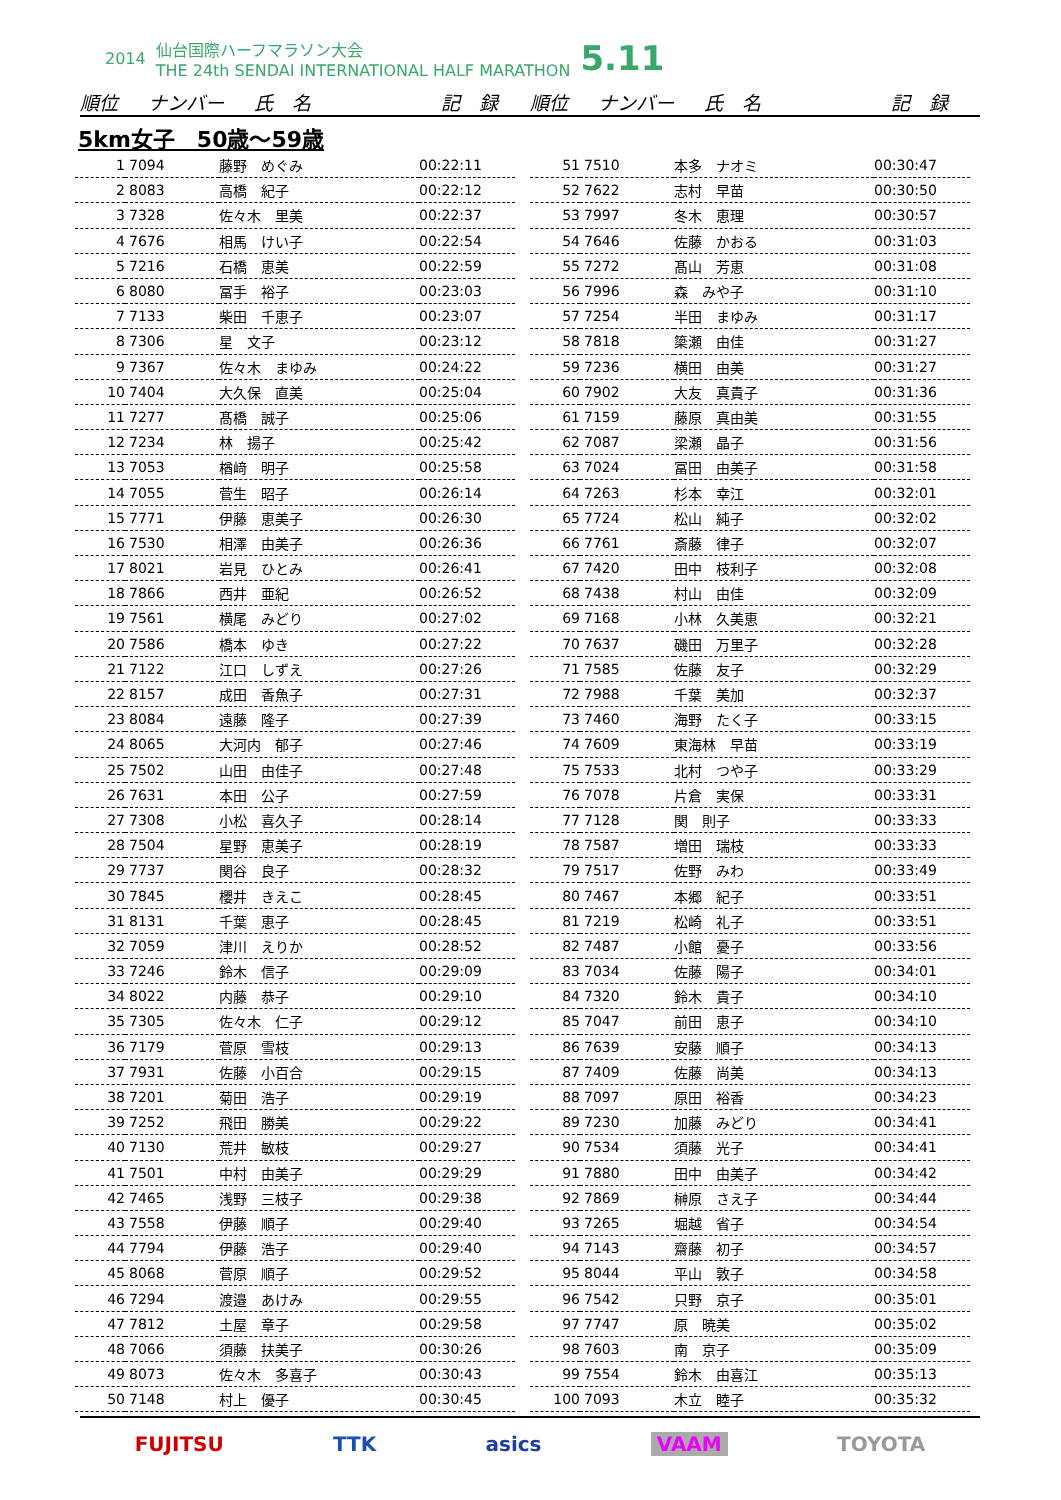2014 仙台国際ハーフマラソン大会
THE 24th SENDAI INTERNATIONAL HALF MARATHON 5.11
順位 ナンバー 氏　名 記　録 順位 ナンバー 氏　名 記　録
5km女子　50歳～59歳
| 1 | 7094 | 藤野 めぐみ | 00:22:11 |
| 2 | 8083 | 高橋 紀子 | 00:22:12 |
| 3 | 7328 | 佐々木 里美 | 00:22:37 |
| 4 | 7676 | 相馬 けい子 | 00:22:54 |
| 5 | 7216 | 石橋 恵美 | 00:22:59 |
| 6 | 8080 | 冨手 裕子 | 00:23:03 |
| 7 | 7133 | 柴田 千恵子 | 00:23:07 |
| 8 | 7306 | 星 文子 | 00:23:12 |
| 9 | 7367 | 佐々木 まゆみ | 00:24:22 |
| 10 | 7404 | 大久保 直美 | 00:25:04 |
| 11 | 7277 | 髙橋 誠子 | 00:25:06 |
| 12 | 7234 | 林 揚子 | 00:25:42 |
| 13 | 7053 | 楢﨑 明子 | 00:25:58 |
| 14 | 7055 | 菅生 昭子 | 00:26:14 |
| 15 | 7771 | 伊藤 恵美子 | 00:26:30 |
| 16 | 7530 | 相澤 由美子 | 00:26:36 |
| 17 | 8021 | 岩見 ひとみ | 00:26:41 |
| 18 | 7866 | 西井 亜紀 | 00:26:52 |
| 19 | 7561 | 横尾 みどり | 00:27:02 |
| 20 | 7586 | 橋本 ゆき | 00:27:22 |
| 21 | 7122 | 江口 しずえ | 00:27:26 |
| 22 | 8157 | 成田 香魚子 | 00:27:31 |
| 23 | 8084 | 遠藤 隆子 | 00:27:39 |
| 24 | 8065 | 大河内 郁子 | 00:27:46 |
| 25 | 7502 | 山田 由佳子 | 00:27:48 |
| 26 | 7631 | 本田 公子 | 00:27:59 |
| 27 | 7308 | 小松 喜久子 | 00:28:14 |
| 28 | 7504 | 星野 恵美子 | 00:28:19 |
| 29 | 7737 | 関谷 良子 | 00:28:32 |
| 30 | 7845 | 櫻井 きえこ | 00:28:45 |
| 31 | 8131 | 千葉 恵子 | 00:28:45 |
| 32 | 7059 | 津川 えりか | 00:28:52 |
| 33 | 7246 | 鈴木 信子 | 00:29:09 |
| 34 | 8022 | 内藤 恭子 | 00:29:10 |
| 35 | 7305 | 佐々木 仁子 | 00:29:12 |
| 36 | 7179 | 菅原 雪枝 | 00:29:13 |
| 37 | 7931 | 佐藤 小百合 | 00:29:15 |
| 38 | 7201 | 菊田 浩子 | 00:29:19 |
| 39 | 7252 | 飛田 勝美 | 00:29:22 |
| 40 | 7130 | 荒井 敏枝 | 00:29:27 |
| 41 | 7501 | 中村 由美子 | 00:29:29 |
| 42 | 7465 | 浅野 三枝子 | 00:29:38 |
| 43 | 7558 | 伊藤 順子 | 00:29:40 |
| 44 | 7794 | 伊藤 浩子 | 00:29:40 |
| 45 | 8068 | 菅原 順子 | 00:29:52 |
| 46 | 7294 | 渡邉 あけみ | 00:29:55 |
| 47 | 7812 | 土屋 章子 | 00:29:58 |
| 48 | 7066 | 須藤 扶美子 | 00:30:26 |
| 49 | 8073 | 佐々木 多喜子 | 00:30:43 |
| 50 | 7148 | 村上 優子 | 00:30:45 |
| 51 | 7510 | 本多 ナオミ | 00:30:47 |
| 52 | 7622 | 志村 早苗 | 00:30:50 |
| 53 | 7997 | 冬木 恵理 | 00:30:57 |
| 54 | 7646 | 佐藤 かおる | 00:31:03 |
| 55 | 7272 | 髙山 芳恵 | 00:31:08 |
| 56 | 7996 | 森 みや子 | 00:31:10 |
| 57 | 7254 | 半田 まゆみ | 00:31:17 |
| 58 | 7818 | 簗瀬 由佳 | 00:31:27 |
| 59 | 7236 | 横田 由美 | 00:31:27 |
| 60 | 7902 | 大友 真貴子 | 00:31:36 |
| 61 | 7159 | 藤原 真由美 | 00:31:55 |
| 62 | 7087 | 梁瀬 晶子 | 00:31:56 |
| 63 | 7024 | 冨田 由美子 | 00:31:58 |
| 64 | 7263 | 杉本 幸江 | 00:32:01 |
| 65 | 7724 | 松山 純子 | 00:32:02 |
| 66 | 7761 | 斎藤 律子 | 00:32:07 |
| 67 | 7420 | 田中 枝利子 | 00:32:08 |
| 68 | 7438 | 村山 由佳 | 00:32:09 |
| 69 | 7168 | 小林 久美恵 | 00:32:21 |
| 70 | 7637 | 磯田 万里子 | 00:32:28 |
| 71 | 7585 | 佐藤 友子 | 00:32:29 |
| 72 | 7988 | 千葉 美加 | 00:32:37 |
| 73 | 7460 | 海野 たく子 | 00:33:15 |
| 74 | 7609 | 東海林 早苗 | 00:33:19 |
| 75 | 7533 | 北村 つや子 | 00:33:29 |
| 76 | 7078 | 片倉 実保 | 00:33:31 |
| 77 | 7128 | 関 則子 | 00:33:33 |
| 78 | 7587 | 増田 瑞枝 | 00:33:33 |
| 79 | 7517 | 佐野 みわ | 00:33:49 |
| 80 | 7467 | 本郷 紀子 | 00:33:51 |
| 81 | 7219 | 松崎 礼子 | 00:33:51 |
| 82 | 7487 | 小館 憂子 | 00:33:56 |
| 83 | 7034 | 佐藤 陽子 | 00:34:01 |
| 84 | 7320 | 鈴木 貴子 | 00:34:10 |
| 85 | 7047 | 前田 恵子 | 00:34:10 |
| 86 | 7639 | 安藤 順子 | 00:34:13 |
| 87 | 7409 | 佐藤 尚美 | 00:34:13 |
| 88 | 7097 | 原田 裕香 | 00:34:23 |
| 89 | 7230 | 加藤 みどり | 00:34:41 |
| 90 | 7534 | 須藤 光子 | 00:34:41 |
| 91 | 7880 | 田中 由美子 | 00:34:42 |
| 92 | 7869 | 榊原 さえ子 | 00:34:44 |
| 93 | 7265 | 堀越 省子 | 00:34:54 |
| 94 | 7143 | 齋藤 初子 | 00:34:57 |
| 95 | 8044 | 平山 敦子 | 00:34:58 |
| 96 | 7542 | 只野 京子 | 00:35:01 |
| 97 | 7747 | 原 暁美 | 00:35:02 |
| 98 | 7603 | 南 京子 | 00:35:09 |
| 99 | 7554 | 鈴木 由喜江 | 00:35:13 |
| 100 | 7093 | 木立 睦子 | 00:35:32 |
FUJITSU TTK asics VAAM TOYOTA